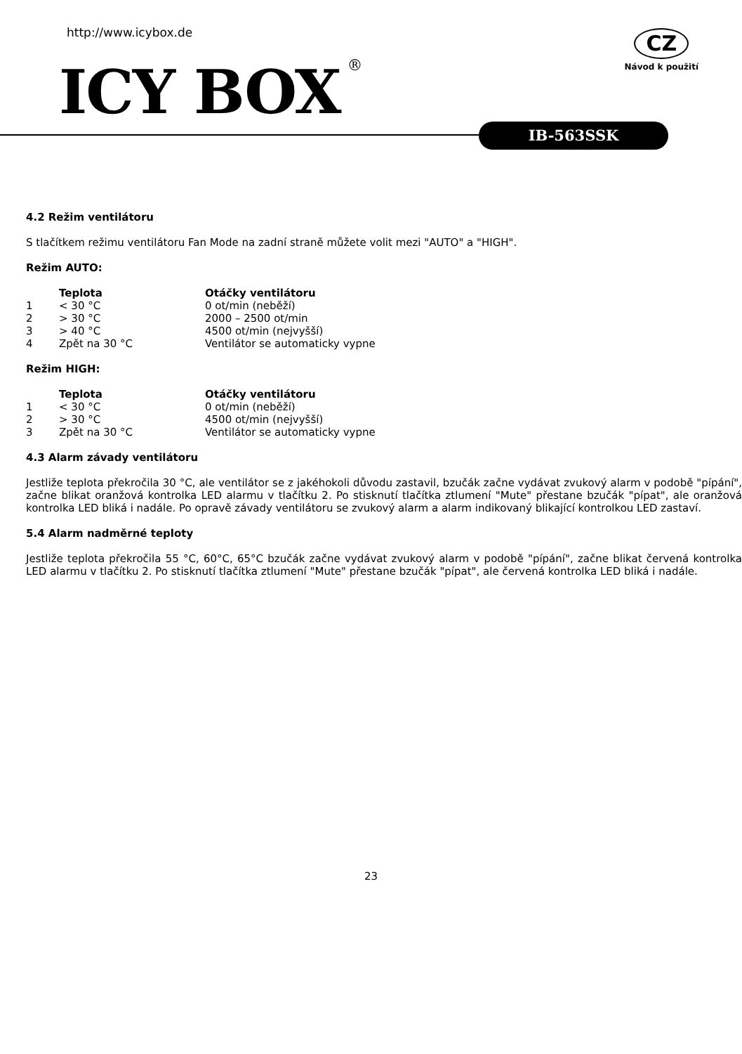http://www.icybox.de
ICY BOX<sup>®</sup>
CZ
Návod k použití
IB-563SSK
4.2 Režim ventilátoru
S tlačítkem režimu ventilátoru Fan Mode na zadní straně můžete volit mezi "AUTO" a "HIGH".
Režim AUTO:
| | Teplota | Otáčky ventilátoru |
| --- | --- | --- |
| 1 | < 30 °C | 0 ot/min (neběží) |
| 2 | > 30 °C | 2000 – 2500 ot/min |
| 3 | > 40 °C | 4500 ot/min (nejvyšší) |
| 4 | Zpět na 30 °C | Ventilátor se automaticky vypne |
Režim HIGH:
| | Teplota | Otáčky ventilátoru |
| --- | --- | --- |
| 1 | < 30 °C | 0 ot/min (neběží) |
| 2 | > 30 °C | 4500 ot/min (nejvyšší) |
| 3 | Zpět na 30 °C | Ventilátor se automaticky vypne |
4.3 Alarm závady ventilátoru
Jestliže teplota překročila 30 °C, ale ventilátor se z jakéhokoli důvodu zastavil, bzučák začne vydávat zvukový alarm v podobě "pípání", začne blikat oranžová kontrolka LED alarmu v tlačítku 2. Po stisknutí tlačítka ztlumení "Mute" přestane bzučák "pípat", ale oranžová kontrolka LED bliká i nadále. Po opravě závady ventilátoru se zvukový alarm a alarm indikovaný blikající kontrolkou LED zastaví.
5.4 Alarm nadměrné teploty
Jestliže teplota překročila 55 °C, 60°C, 65°C bzučák začne vydávat zvukový alarm v podobě "pípání", začne blikat červená kontrolka LED alarmu v tlačítku 2. Po stisknutí tlačítka ztlumení "Mute" přestane bzučák "pípat", ale červená kontrolka LED bliká i nadále.
23